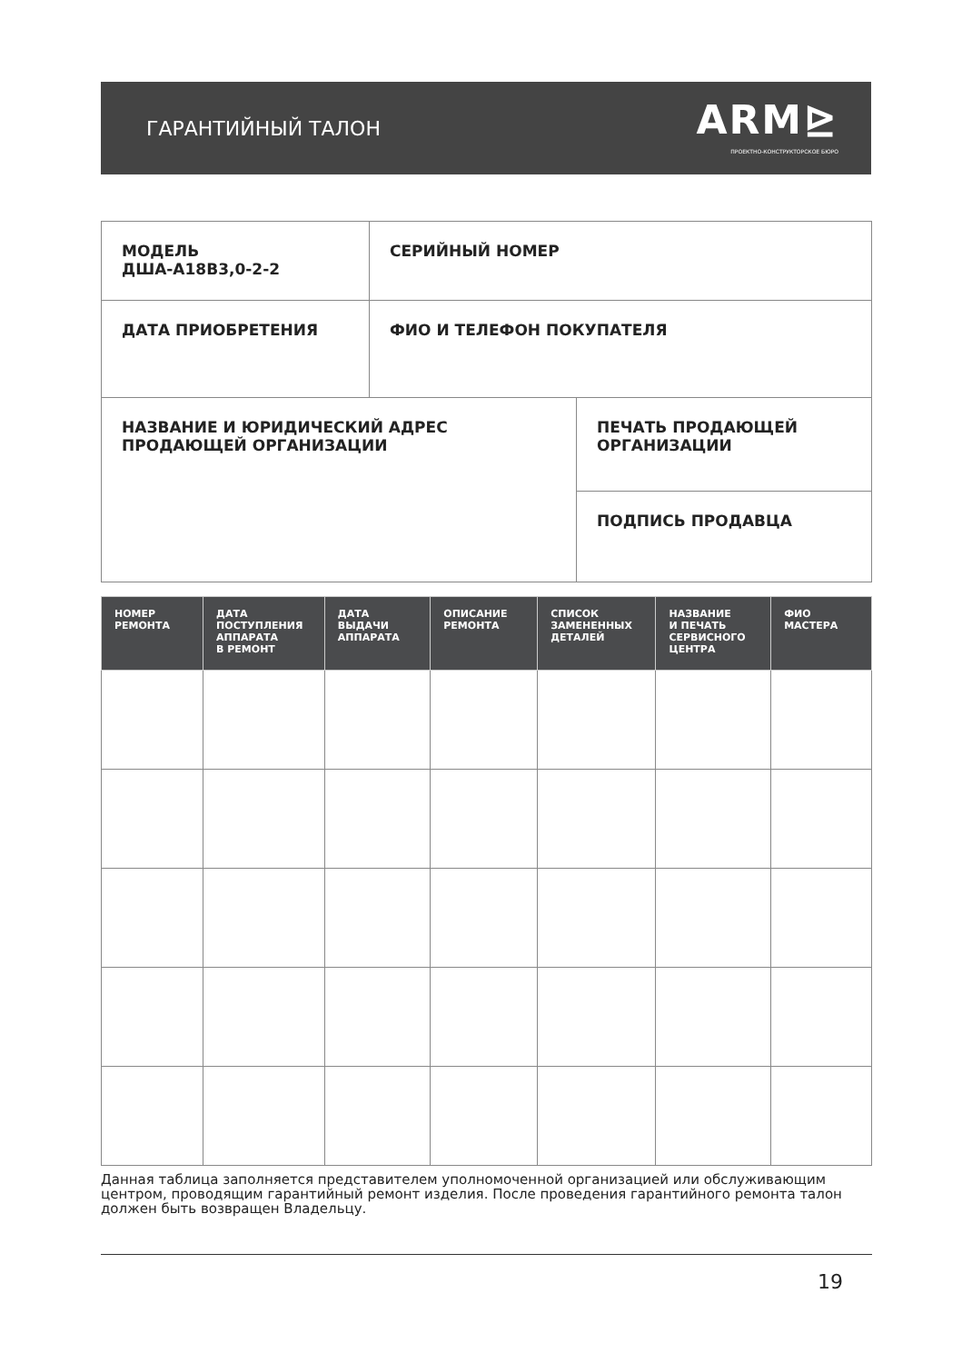ГАРАНТИЙНЫЙ ТАЛОН
ARM⊵
ПРОЕКТНО-КОНСТРУКТОРСКОЕ БЮРО
| МОДЕЛЬ ДША-А18В3,0-2-2 | СЕРИЙНЫЙ НОМЕР | |
| ДАТА ПРИОБРЕТЕНИЯ | ФИО И ТЕЛЕФОН ПОКУПАТЕЛЯ | |
| НАЗВАНИЕ И ЮРИДИЧЕСКИЙ АДРЕС ПРОДАЮЩЕЙ ОРГАНИЗАЦИИ | | ПЕЧАТЬ ПРОДАЮЩЕЙ ОРГАНИЗАЦИИ |
| | | ПОДПИСЬ ПРОДАВЦА |
| НОМЕР РЕМОНТА | ДАТА ПОСТУПЛЕНИЯ АППАРАТА В РЕМОНТ | ДАТА ВЫДАЧИ АППАРАТА | ОПИСАНИЕ РЕМОНТА | СПИСОК ЗАМЕНЕННЫХ ДЕТАЛЕЙ | НАЗВАНИЕ И ПЕЧАТЬ СЕРВИСНОГО ЦЕНТРА | ФИО МАСТЕРА |
| --- | --- | --- | --- | --- | --- | --- |
Данная таблица заполняется представителем уполномоченной организацией или обслуживающим центром, проводящим гарантийный ремонт изделия. После проведения гарантийного ремонта талон должен быть возвращен Владельцу.
19